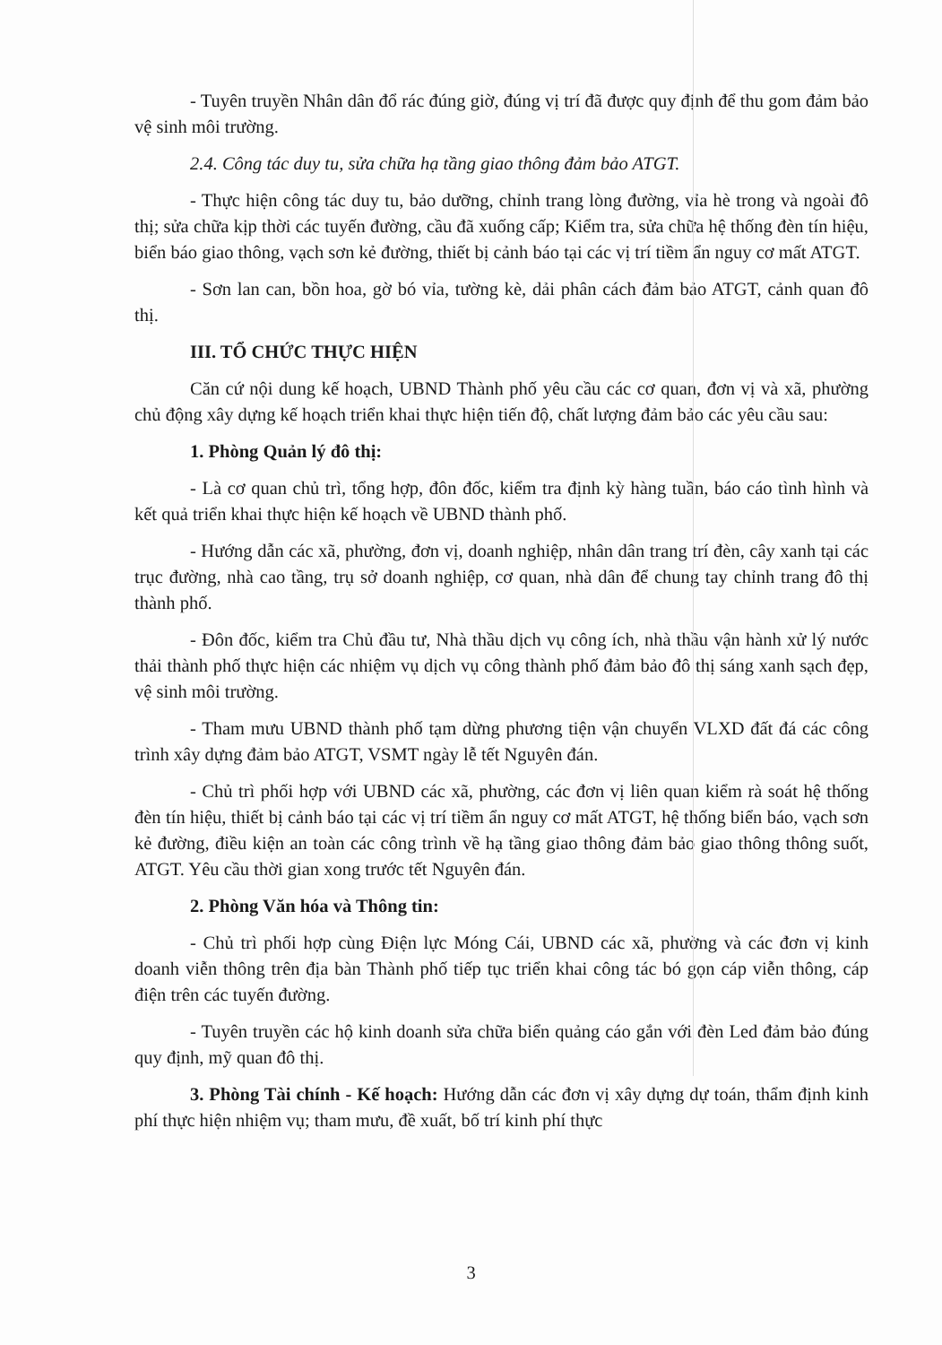- Tuyên truyền Nhân dân đổ rác đúng giờ, đúng vị trí đã được quy định để thu gom đảm bảo vệ sinh môi trường.
2.4. Công tác duy tu, sửa chữa hạ tầng giao thông đảm bảo ATGT.
- Thực hiện công tác duy tu, bảo dưỡng, chỉnh trang lòng đường, vỉa hè trong và ngoài đô thị; sửa chữa kịp thời các tuyến đường, cầu đã xuống cấp; Kiểm tra, sửa chữa hệ thống đèn tín hiệu, biển báo giao thông, vạch sơn kẻ đường, thiết bị cảnh báo tại các vị trí tiềm ẩn nguy cơ mất ATGT.
- Sơn lan can, bồn hoa, gờ bó vỉa, tường kè, dải phân cách đảm bảo ATGT, cảnh quan đô thị.
III. TỔ CHỨC THỰC HIỆN
Căn cứ nội dung kế hoạch, UBND Thành phố yêu cầu các cơ quan, đơn vị và xã, phường chủ động xây dựng kế hoạch triển khai thực hiện tiến độ, chất lượng đảm bảo các yêu cầu sau:
1. Phòng Quản lý đô thị:
- Là cơ quan chủ trì, tổng hợp, đôn đốc, kiểm tra định kỳ hàng tuần, báo cáo tình hình và kết quả triển khai thực hiện kế hoạch về UBND thành phố.
- Hướng dẫn các xã, phường, đơn vị, doanh nghiệp, nhân dân trang trí đèn, cây xanh tại các trục đường, nhà cao tầng, trụ sở doanh nghiệp, cơ quan, nhà dân để chung tay chỉnh trang đô thị thành phố.
- Đôn đốc, kiểm tra Chủ đầu tư, Nhà thầu dịch vụ công ích, nhà thầu vận hành xử lý nước thải thành phố thực hiện các nhiệm vụ dịch vụ công thành phố đảm bảo đô thị sáng xanh sạch đẹp, vệ sinh môi trường.
- Tham mưu UBND thành phố tạm dừng phương tiện vận chuyển VLXD đất đá các công trình xây dựng đảm bảo ATGT, VSMT ngày lễ tết Nguyên đán.
- Chủ trì phối hợp với UBND các xã, phường, các đơn vị liên quan kiểm rà soát hệ thống đèn tín hiệu, thiết bị cảnh báo tại các vị trí tiềm ẩn nguy cơ mất ATGT, hệ thống biển báo, vạch sơn kẻ đường, điều kiện an toàn các công trình về hạ tầng giao thông đảm bảo giao thông thông suốt, ATGT. Yêu cầu thời gian xong trước tết Nguyên đán.
2. Phòng Văn hóa và Thông tin:
- Chủ trì phối hợp cùng Điện lực Móng Cái, UBND các xã, phường và các đơn vị kinh doanh viễn thông trên địa bàn Thành phố tiếp tục triển khai công tác bó gọn cáp viễn thông, cáp điện trên các tuyến đường.
- Tuyên truyền các hộ kinh doanh sửa chữa biển quảng cáo gắn với đèn Led đảm bảo đúng quy định, mỹ quan đô thị.
3. Phòng Tài chính - Kế hoạch: Hướng dẫn các đơn vị xây dựng dự toán, thẩm định kinh phí thực hiện nhiệm vụ; tham mưu, đề xuất, bố trí kinh phí thực
3